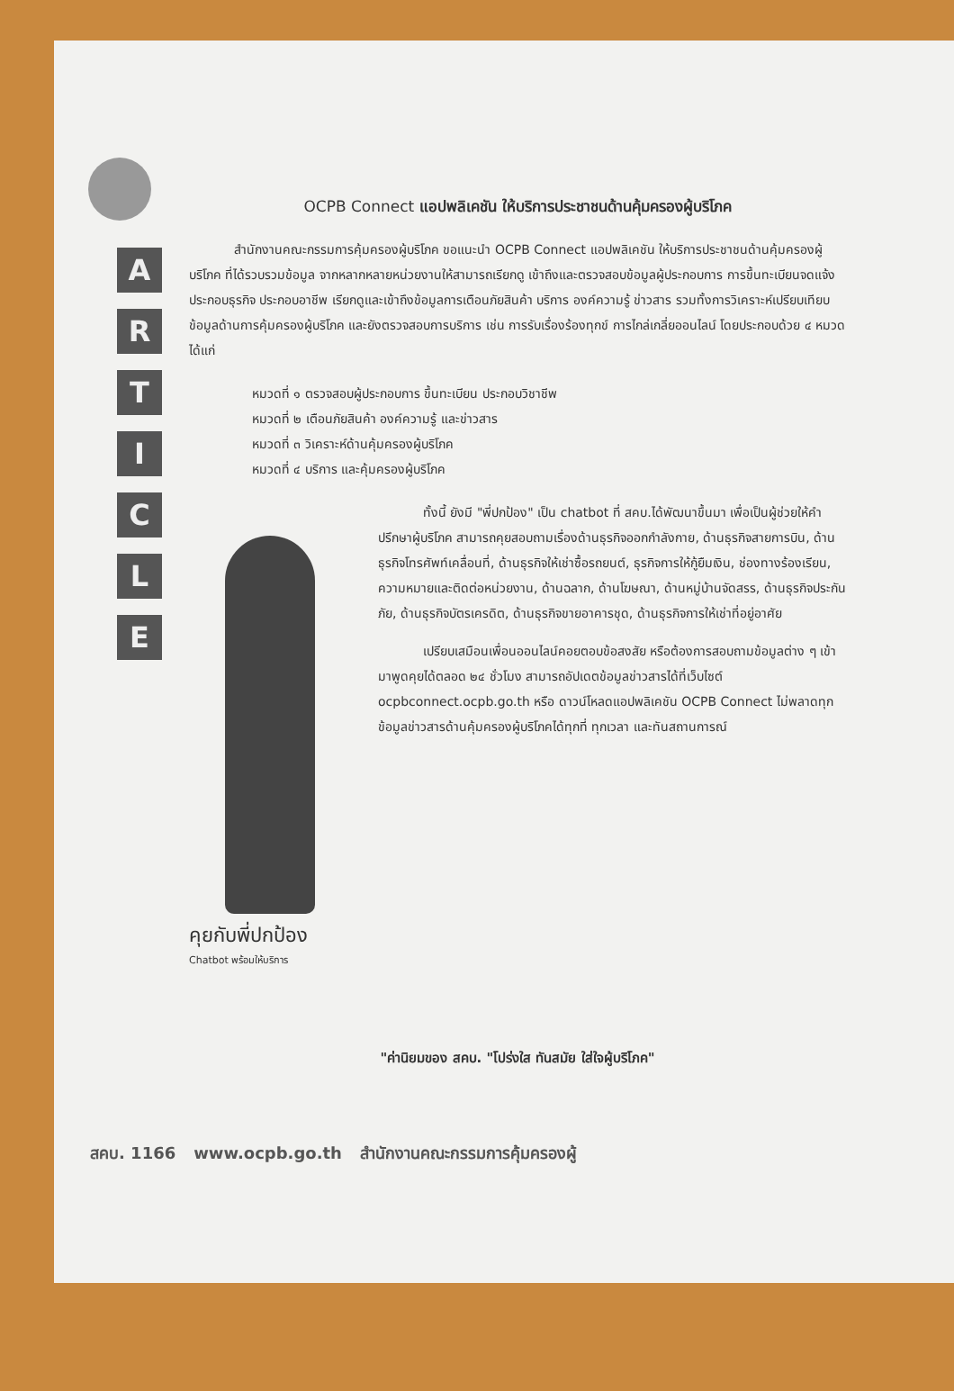A
R
T
I
C
L
E
OCPB Connect แอปพลิเคชัน ให้บริการประชาชนด้านคุ้มครองผู้บริโภค
สำนักงานคณะกรรมการคุ้มครองผู้บริโภค ขอแนะนำ OCPB Connect แอปพลิเคชัน ให้บริการประชาชนด้านคุ้มครองผู้บริโภค ที่ได้รวบรวมข้อมูล จากหลากหลายหน่วยงานให้สามารถเรียกดู เข้าถึงและตรวจสอบข้อมูลผู้ประกอบการ การขึ้นทะเบียนจดแจ้งประกอบธุรกิจ ประกอบอาชีพ เรียกดูและเข้าถึงข้อมูลการเตือนภัยสินค้า บริการ องค์ความรู้ ข่าวสาร รวมทั้งการวิเคราะห์เปรียบเทียบข้อมูลด้านการคุ้มครองผู้บริโภค และยังตรวจสอบการบริการ เช่น การรับเรื่องร้องทุกข์ การไกล่เกลี่ยออนไลน์ โดยประกอบด้วย ๔ หมวด ได้แก่
หมวดที่ ๑ ตรวจสอบผู้ประกอบการ ขึ้นทะเบียน ประกอบวิชาชีพ
หมวดที่ ๒ เตือนภัยสินค้า องค์ความรู้ และข่าวสาร
หมวดที่ ๓ วิเคราะห์ด้านคุ้มครองผู้บริโภค
หมวดที่ ๔ บริการ และคุ้มครองผู้บริโภค
คุยกับพี่ปกป้อง
Chatbot พร้อมให้บริการ
ทั้งนี้ ยังมี "พี่ปกป้อง" เป็น chatbot ที่ สคบ.ได้พัฒนาขึ้นมา เพื่อเป็นผู้ช่วยให้คำปรึกษาผู้บริโภค สามารถคุยสอบถามเรื่องด้านธุรกิจออกกำลังกาย, ด้านธุรกิจสายการบิน, ด้านธุรกิจโทรศัพท์เคลื่อนที่, ด้านธุรกิจให้เช่าซื้อรถยนต์, ธุรกิจการให้กู้ยืมเงิน, ช่องทางร้องเรียน, ความหมายและติดต่อหน่วยงาน, ด้านฉลาก, ด้านโฆษณา, ด้านหมู่บ้านจัดสรร, ด้านธุรกิจประกันภัย, ด้านธุรกิจบัตรเครดิต, ด้านธุรกิจขายอาคารชุด, ด้านธุรกิจการให้เช่าที่อยู่อาศัย
เปรียบเสมือนเพื่อนออนไลน์คอยตอบข้อสงสัย หรือต้องการสอบถามข้อมูลต่าง ๆ เข้ามาพูดคุยได้ตลอด ๒๔ ชั่วโมง สามารถอัปเดตข้อมูลข่าวสารได้ที่เว็บไซต์ ocpbconnect.ocpb.go.th หรือ ดาวน์โหลดแอปพลิเคชัน OCPB Connect ไม่พลาดทุกข้อมูลข่าวสารด้านคุ้มครองผู้บริโภคได้ทุกที่ ทุกเวลา และทันสถานการณ์
"ค่านิยมของ สคบ. "โปร่งใส ทันสมัย ใส่ใจผู้บริโภค"
สคบ. 1166 www.ocpb.go.th สำนักงานคณะกรรมการคุ้มครองผู้